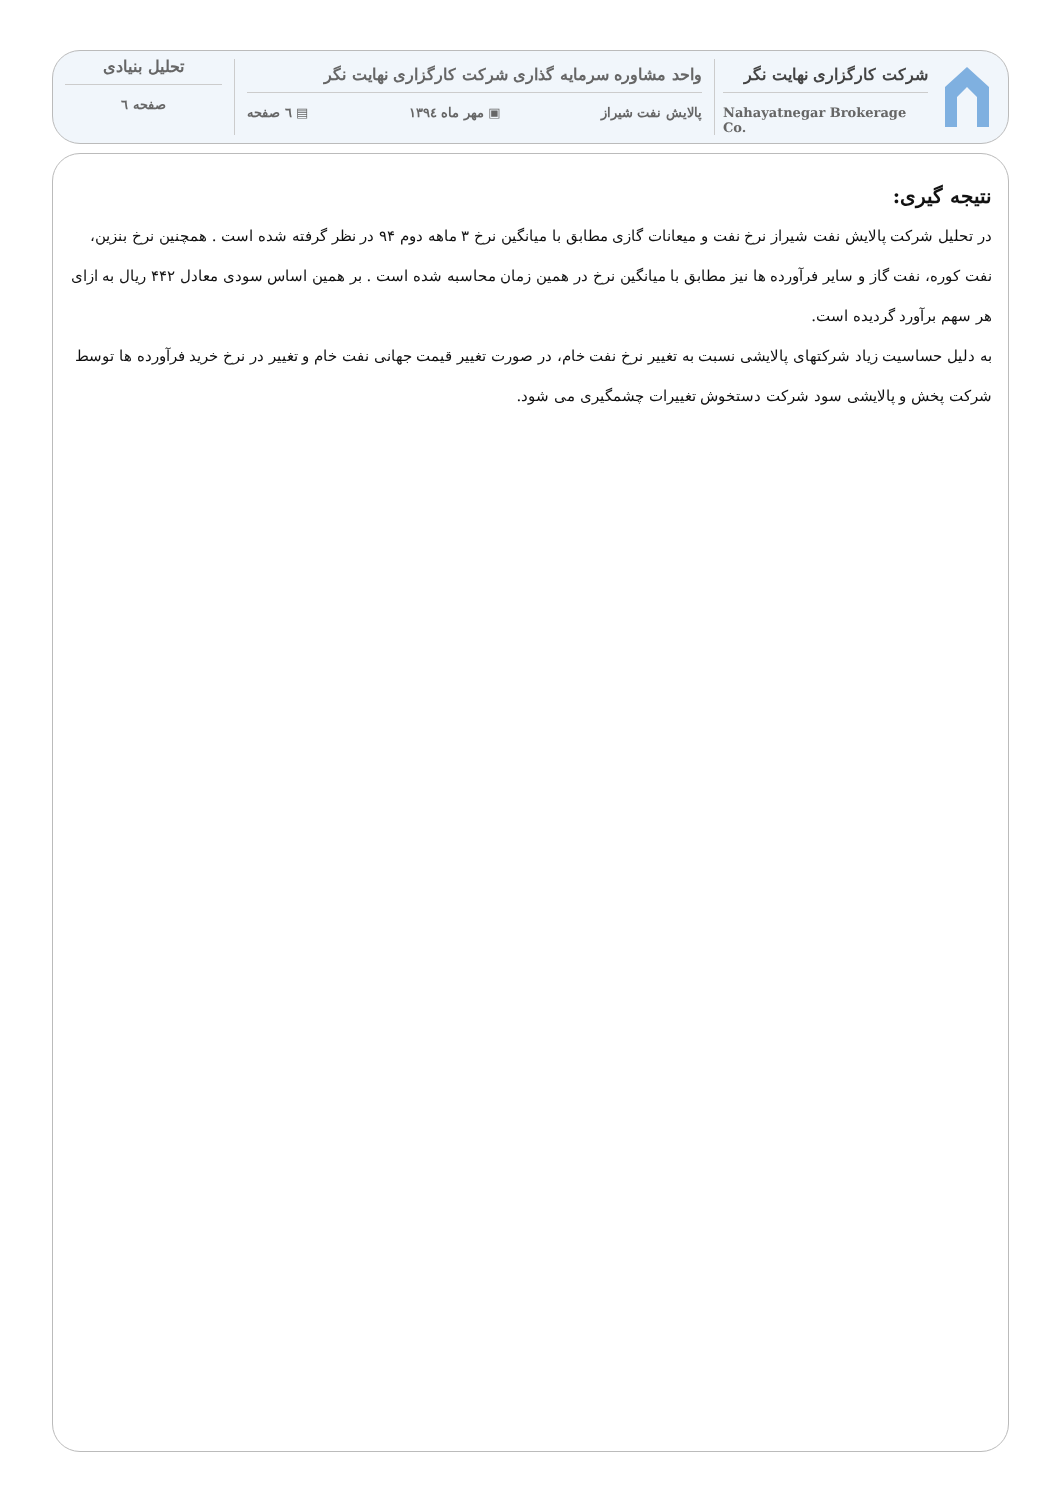شرکت کارگزاری نهایت نگر
Nahayatnegar Brokerage Co.
واحد مشاوره سرمایه گذاری شرکت کارگزاری نهایت نگر
پالایش نفت شیراز ▣ مهر ماه ۱۳۹٤ ▤ ٦ صفحه
تحلیل بنیادی
صفحه ٦
نتیجه گیری:
در تحلیل شرکت پالایش نفت شیراز نرخ نفت و میعانات گازی مطابق با میانگین نرخ ۳ ماهه دوم ۹۴ در نظر گرفته شده است . همچنین نرخ بنزین، نفت کوره، نفت گاز و سایر فرآورده ها نیز مطابق با میانگین نرخ در همین زمان محاسبه شده است . بر همین اساس سودی معادل ۴۴۲ ریال به ازای هر سهم برآورد گردیده است.
به دلیل حساسیت زیاد شرکتهای پالایشی نسبت به تغییر نرخ نفت خام، در صورت تغییر قیمت جهانی نفت خام و تغییر در نرخ خرید فرآورده ها توسط شرکت پخش و پالایشی سود شرکت دستخوش تغییرات چشمگیری می شود.